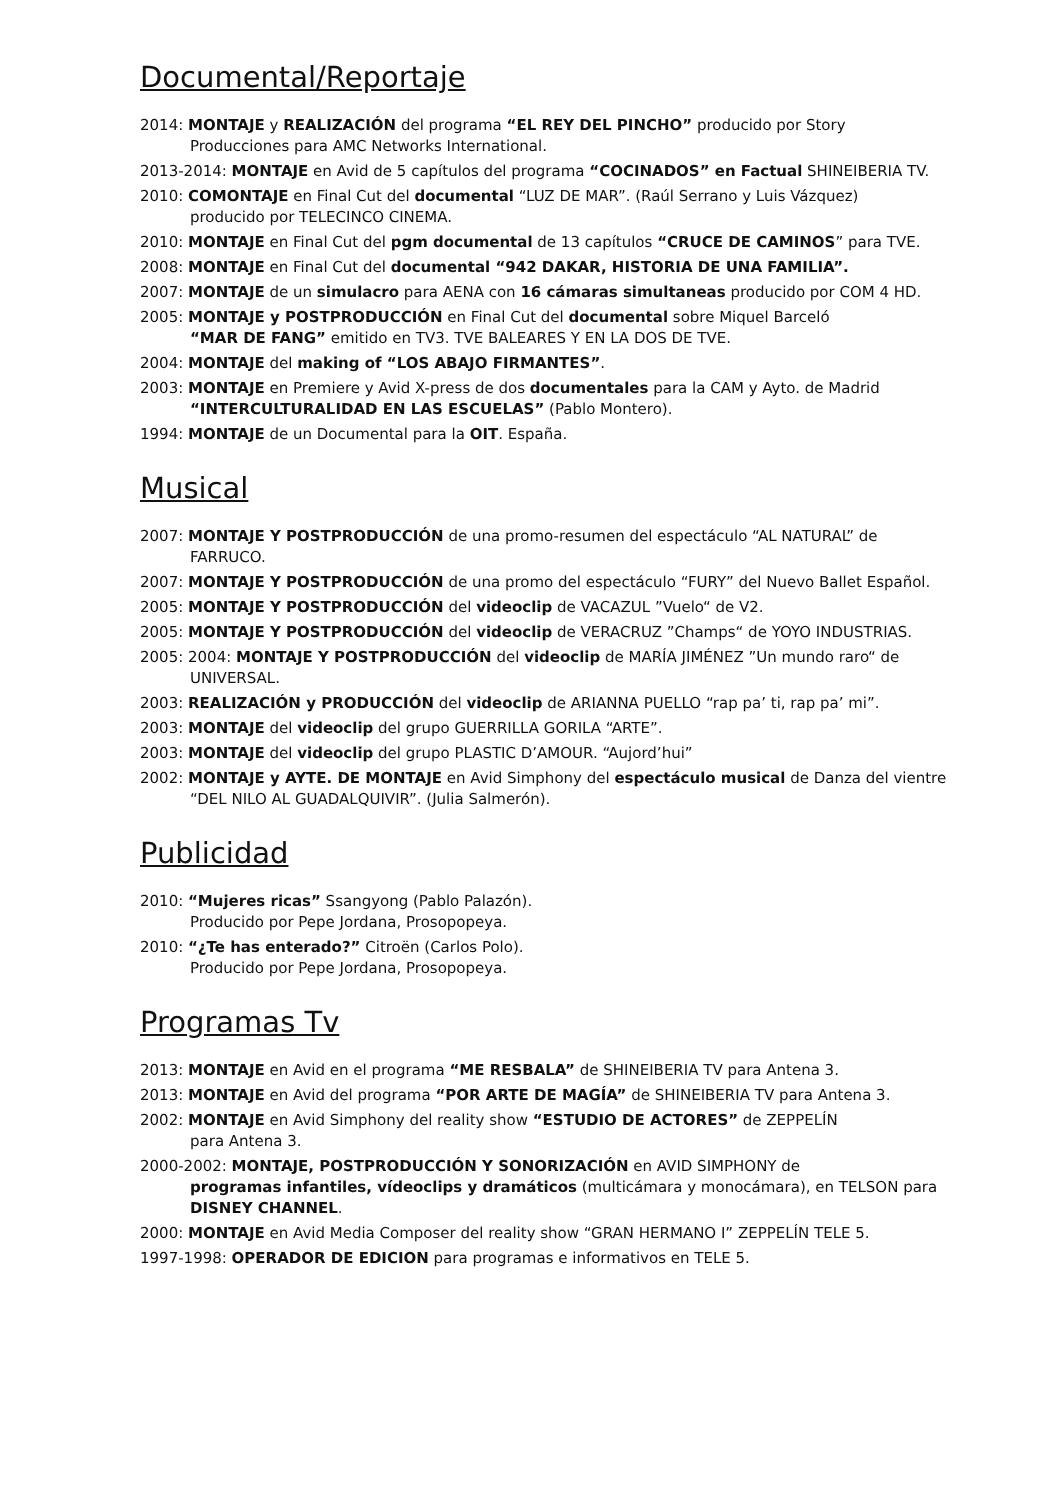Documental/Reportaje
2014: MONTAJE y REALIZACIÓN del programa “EL REY DEL PINCHO” producido por Story
Producciones para AMC Networks International.
2013-2014: MONTAJE en Avid de 5 capítulos del programa “COCINADOS” en Factual SHINEIBERIA TV.
2010: COMONTAJE en Final Cut del documental “LUZ DE MAR”. (Raúl Serrano y Luis Vázquez)
producido por TELECINCO CINEMA.
2010: MONTAJE en Final Cut del pgm documental de 13 capítulos “CRUCE DE CAMINOS” para TVE.
2008: MONTAJE en Final Cut del documental “942 DAKAR, HISTORIA DE UNA FAMILIA”.
2007: MONTAJE de un simulacro para AENA con 16 cámaras simultaneas producido por COM 4 HD.
2005: MONTAJE y POSTPRODUCCIÓN en Final Cut del documental sobre Miquel Barceló
“MAR DE FANG” emitido en TV3. TVE BALEARES Y EN LA DOS DE TVE.
2004: MONTAJE del making of “LOS ABAJO FIRMANTES”.
2003: MONTAJE en Premiere y Avid X-press de dos documentales para la CAM y Ayto. de Madrid
“INTERCULTURALIDAD EN LAS ESCUELAS” (Pablo Montero).
1994: MONTAJE de un Documental para la OIT. España.
Musical
2007: MONTAJE Y POSTPRODUCCIÓN de una promo-resumen del espectáculo “AL NATURAL” de
FARRUCO.
2007: MONTAJE Y POSTPRODUCCIÓN de una promo del espectáculo “FURY” del Nuevo Ballet Español.
2005: MONTAJE Y POSTPRODUCCIÓN del videoclip de VACAZUL ”Vuelo“ de V2.
2005: MONTAJE Y POSTPRODUCCIÓN del videoclip de VERACRUZ ”Champs“ de YOYO INDUSTRIAS.
2005: 2004: MONTAJE Y POSTPRODUCCIÓN del videoclip de MARÍA JIMÉNEZ ”Un mundo raro“ de
UNIVERSAL.
2003: REALIZACIÓN y PRODUCCIÓN del videoclip de ARIANNA PUELLO “rap pa’ ti, rap pa’ mi”.
2003: MONTAJE del videoclip del grupo GUERRILLA GORILA “ARTE”.
2003: MONTAJE del videoclip del grupo PLASTIC D’AMOUR. “Aujord’hui”
2002: MONTAJE y AYTE. DE MONTAJE en Avid Simphony del espectáculo musical de Danza del vientre
“DEL NILO AL GUADALQUIVIR”. (Julia Salmerón).
Publicidad
2010: “Mujeres ricas” Ssangyong (Pablo Palazón).
Producido por Pepe Jordana, Prosopopeya.
2010: “¿Te has enterado?” Citroën (Carlos Polo).
Producido por Pepe Jordana, Prosopopeya.
Programas Tv
2013: MONTAJE en Avid en el programa “ME RESBALA” de SHINEIBERIA TV para Antena 3.
2013: MONTAJE en Avid del programa “POR ARTE DE MAGÍA” de SHINEIBERIA TV para Antena 3.
2002: MONTAJE en Avid Simphony del reality show “ESTUDIO DE ACTORES” de ZEPPELÍN
para Antena 3.
2000-2002: MONTAJE, POSTPRODUCCIÓN Y SONORIZACIÓN en AVID SIMPHONY de
programas infantiles, vídeoclips y dramáticos (multicámara y monocámara), en TELSON para
DISNEY CHANNEL.
2000: MONTAJE en Avid Media Composer del reality show “GRAN HERMANO I” ZEPPELÍN TELE 5.
1997-1998: OPERADOR DE EDICION para programas e informativos en TELE 5.